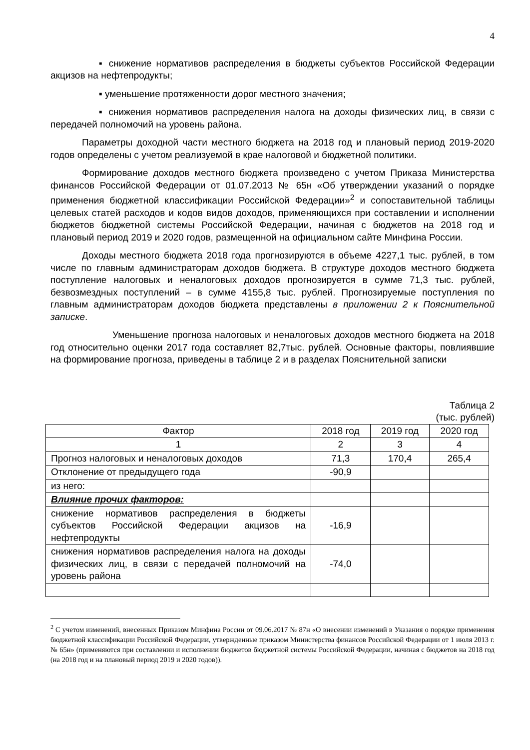4
▪ снижение нормативов распределения в бюджеты субъектов Российской Федерации акцизов на нефтепродукты;
▪ уменьшение протяженности дорог местного значения;
▪ снижения нормативов распределения налога на доходы физических лиц, в связи с передачей полномочий на уровень района.
Параметры доходной части местного бюджета на 2018 год и плановый период 2019-2020 годов определены с учетом реализуемой в крае налоговой и бюджетной политики.
Формирование доходов местного бюджета произведено с учетом Приказа Министерства финансов Российской Федерации от 01.07.2013 № 65н «Об утверждении указаний о порядке применения бюджетной классификации Российской Федерации»<sup>2</sup> и сопоставительной таблицы целевых статей расходов и кодов видов доходов, применяющихся при составлении и исполнении бюджетов бюджетной системы Российской Федерации, начиная с бюджетов на 2018 год и плановый период 2019 и 2020 годов, размещенной на официальном сайте Минфина России.
Доходы местного бюджета 2018 года прогнозируются в объеме 4227,1 тыс. рублей, в том числе по главным администраторам доходов бюджета. В структуре доходов местного бюджета поступление налоговых и неналоговых доходов прогнозируется в сумме 71,3 тыс. рублей, безвозмездных поступлений – в сумме 4155,8 тыс. рублей. Прогнозируемые поступления по главным администраторам доходов бюджета представлены в приложении 2 к Пояснительной записке.
Уменьшение прогноза налоговых и неналоговых доходов местного бюджета на 2018 год относительно оценки 2017 года составляет 82,7тыс. рублей. Основные факторы, повлиявшие на формирование прогноза, приведены в таблице 2 и в разделах Пояснительной записки
Таблица 2
(тыс. рублей)
| Фактор | 2018 год | 2019 год | 2020 год |
| 1 | 2 | 3 | 4 |
| Прогноз налоговых и неналоговых доходов | 71,3 | 170,4 | 265,4 |
| Отклонение от предыдущего года | -90,9 | | |
| из него: | | | |
| Влияние прочих факторов: | | | |
| снижение нормативов распределения в бюджеты субъектов Российской Федерации акцизов на нефтепродукты | -16,9 | | |
| снижения нормативов распределения налога на доходы физических лиц, в связи с передачей полномочий на уровень района | -74,0 | | |
<sup>2</sup> С учетом изменений, внесенных Приказом Минфина России от 09.06.2017 № 87н «О внесении изменений в Указания о порядке применения бюджетной классификации Российской Федерации, утвержденные приказом Министерства финансов Российской Федерации от 1 июля 2013 г. № 65н» (применяются при составлении и исполнении бюджетов бюджетной системы Российской Федерации, начиная с бюджетов на 2018 год (на 2018 год и на плановый период 2019 и 2020 годов)).